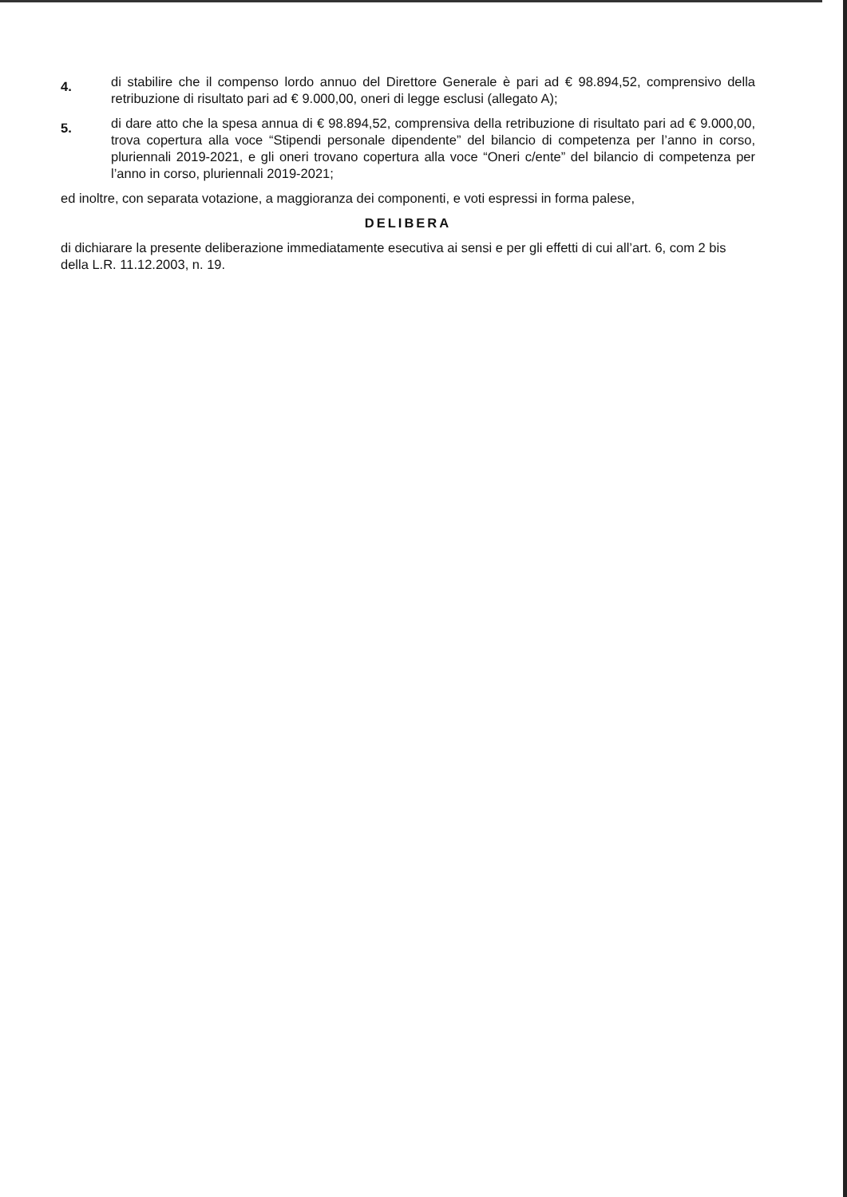4.
di stabilire che il compenso lordo annuo del Direttore Generale è pari ad € 98.894,52, comprensivo della retribuzione di risultato pari ad € 9.000,00, oneri di legge esclusi (allegato A);
5.
di dare atto che la spesa annua di € 98.894,52, comprensiva della retribuzione di risultato pari ad € 9.000,00, trova copertura alla voce “Stipendi personale dipendente” del bilancio di competenza per l’anno in corso, pluriennali 2019-2021, e gli oneri trovano copertura alla voce “Oneri c/ente” del bilancio di competenza per l’anno in corso, pluriennali 2019-2021;
ed inoltre, con separata votazione, a maggioranza dei componenti, e voti espressi in forma palese,
DELIBERA
di dichiarare la presente deliberazione immediatamente esecutiva ai sensi e per gli effetti di cui all’art. 6, com 2 bis della L.R. 11.12.2003, n. 19.